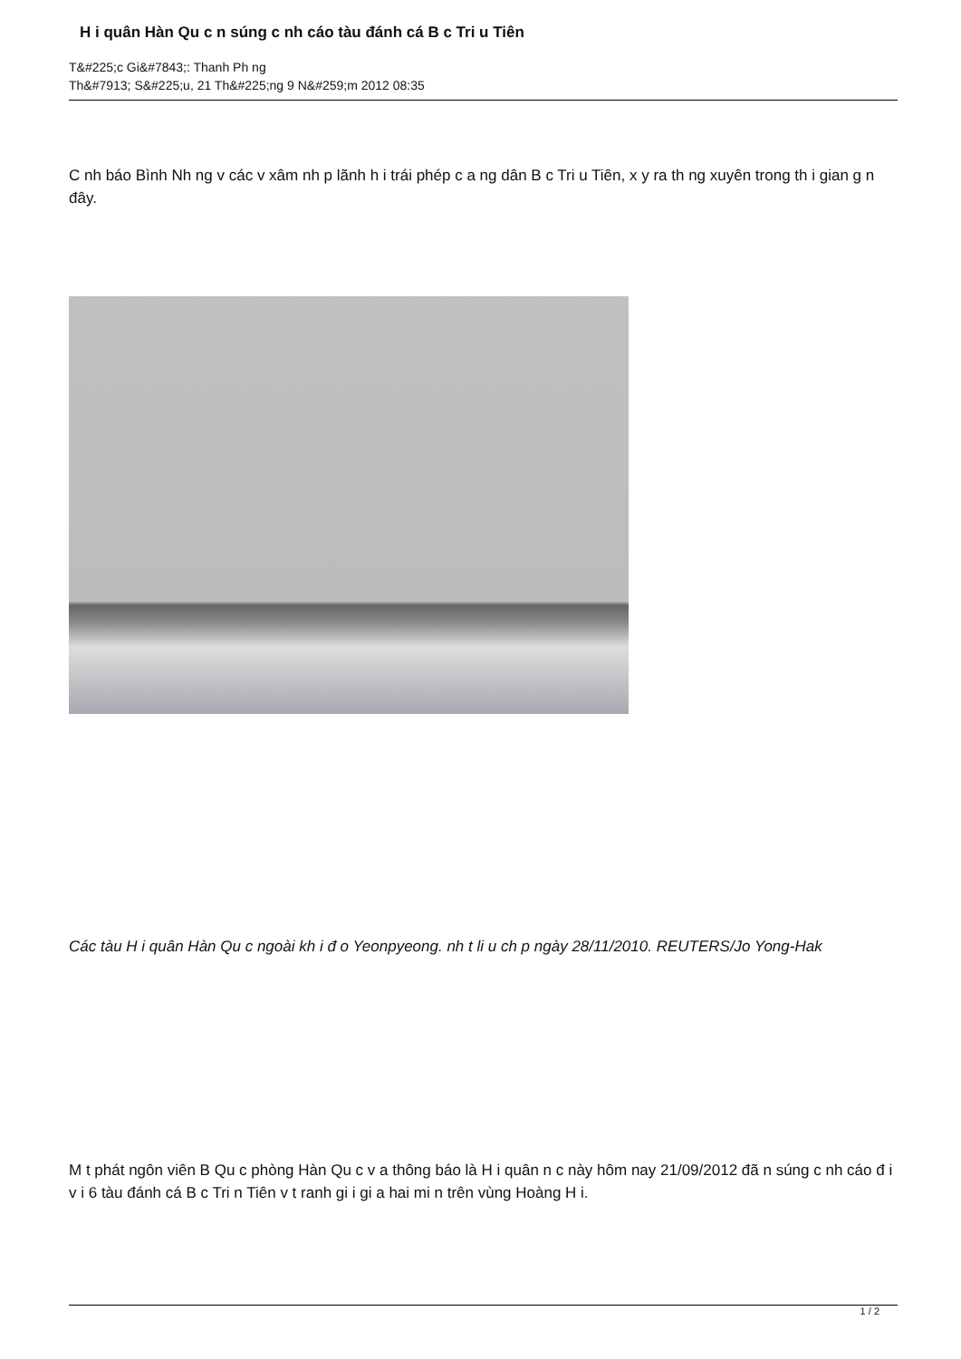H i quân Hàn Qu c n súng c nh cáo tàu đánh cá B c Tri u Tiên
T&#225;c Gi&#7843;: Thanh Ph ng
Th&#7913; S&#225;u, 21 Th&#225;ng 9 N&#259;m 2012 08:35
C nh báo Bình Nh ng v các v xâm nh p lãnh h i trái phép c a ng dân B c Tri u Tiên, x y ra th ng xuyên trong th i gian g n đây.
Các tàu H i quân Hàn Qu c ngoài kh i đ o Yeonpyeong. nh t li u ch p ngày 28/11/2010. REUTERS/Jo Yong-Hak
M t phát ngôn viên B Qu c phòng Hàn Qu c v a thông báo là H i quân n c này hôm nay 21/09/2012 đã n súng c nh cáo đ i v i 6 tàu đánh cá B c Tri n Tiên v t ranh gi i gi a hai mi n trên vùng Hoàng H i.
1 / 2